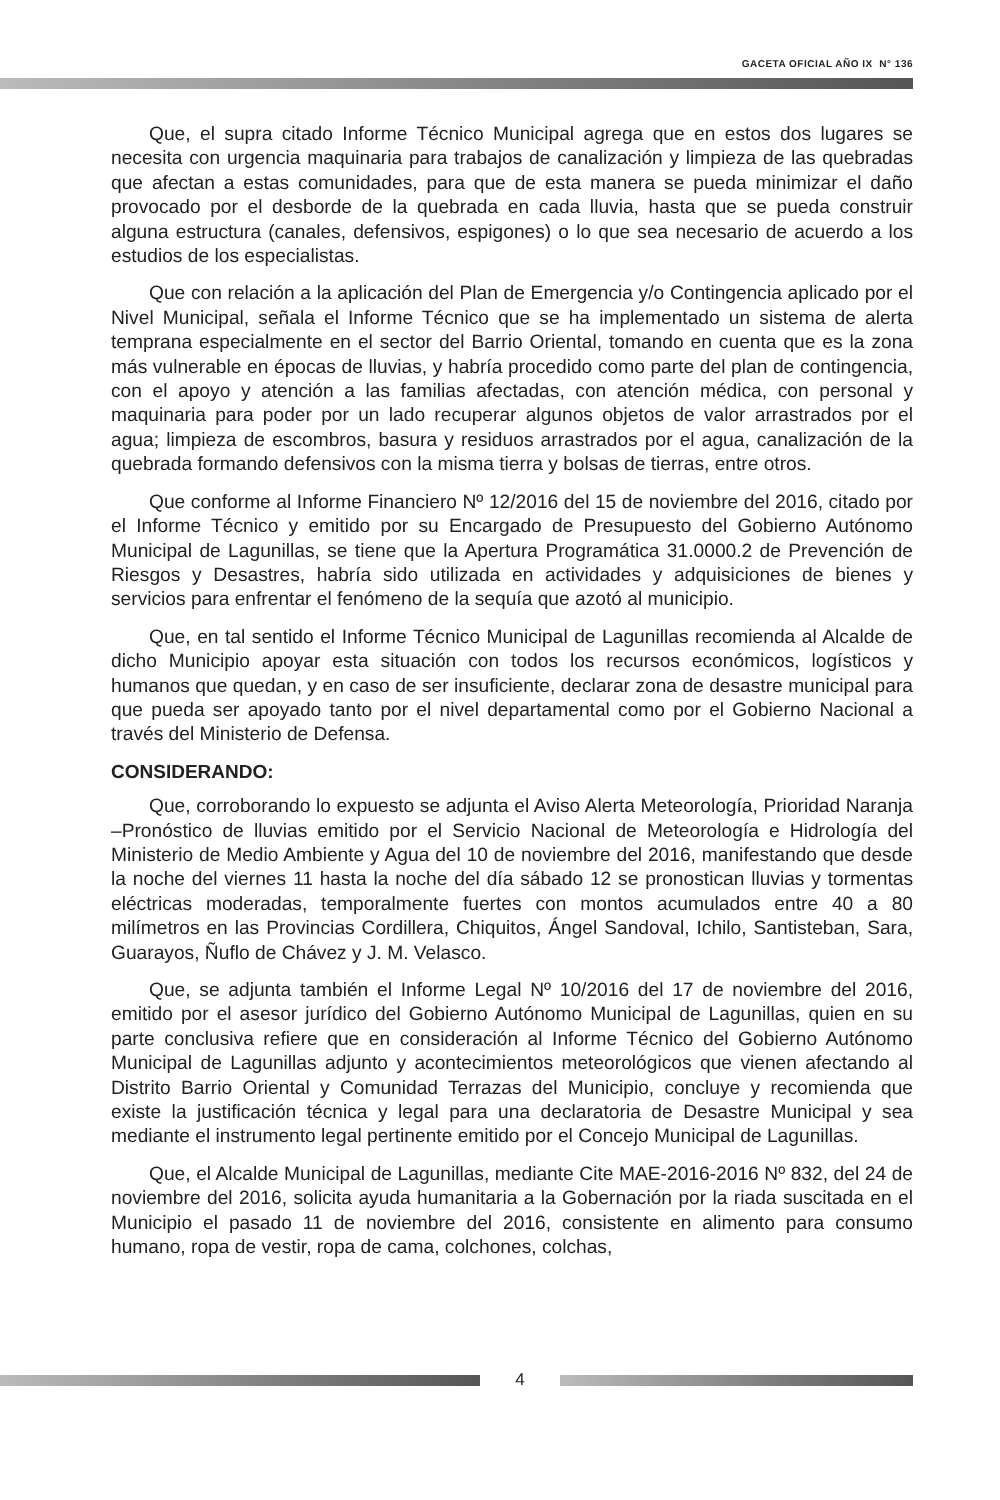GACETA OFICIAL AÑO IX N° 136
Que, el supra citado Informe Técnico Municipal agrega que en estos dos lugares se necesita con urgencia maquinaria para trabajos de canalización y limpieza de las quebradas que afectan a estas comunidades, para que de esta manera se pueda minimizar el daño provocado por el desborde de la quebrada en cada lluvia, hasta que se pueda construir alguna estructura (canales, defensivos, espigones) o lo que sea necesario de acuerdo a los estudios de los especialistas.
Que con relación a la aplicación del Plan de Emergencia y/o Contingencia aplicado por el Nivel Municipal, señala el Informe Técnico que se ha implementado un sistema de alerta temprana especialmente en el sector del Barrio Oriental, tomando en cuenta que es la zona más vulnerable en épocas de lluvias, y habría procedido como parte del plan de contingencia, con el apoyo y atención a las familias afectadas, con atención médica, con personal y maquinaria para poder por un lado recuperar algunos objetos de valor arrastrados por el agua; limpieza de escombros, basura y residuos arrastrados por el agua, canalización de la quebrada formando defensivos con la misma tierra y bolsas de tierras, entre otros.
Que conforme al Informe Financiero Nº 12/2016 del 15 de noviembre del 2016, citado por el Informe Técnico y emitido por su Encargado de Presupuesto del Gobierno Autónomo Municipal de Lagunillas, se tiene que la Apertura Programática 31.0000.2 de Prevención de Riesgos y Desastres, habría sido utilizada en actividades y adquisiciones de bienes y servicios para enfrentar el fenómeno de la sequía que azotó al municipio.
Que, en tal sentido el Informe Técnico Municipal de Lagunillas recomienda al Alcalde de dicho Municipio apoyar esta situación con todos los recursos económicos, logísticos y humanos que quedan, y en caso de ser insuficiente, declarar zona de desastre municipal para que pueda ser apoyado tanto por el nivel departamental como por el Gobierno Nacional a través del Ministerio de Defensa.
CONSIDERANDO:
Que, corroborando lo expuesto se adjunta el Aviso Alerta Meteorología, Prioridad Naranja –Pronóstico de lluvias emitido por el Servicio Nacional de Meteorología e Hidrología del Ministerio de Medio Ambiente y Agua del 10 de noviembre del 2016, manifestando que desde la noche del viernes 11 hasta la noche del día sábado 12 se pronostican lluvias y tormentas eléctricas moderadas, temporalmente fuertes con montos acumulados entre 40 a 80 milímetros en las Provincias Cordillera, Chiquitos, Ángel Sandoval, Ichilo, Santisteban, Sara, Guarayos, Ñuflo de Chávez y J. M. Velasco.
Que, se adjunta también el Informe Legal Nº 10/2016 del 17 de noviembre del 2016, emitido por el asesor jurídico del Gobierno Autónomo Municipal de Lagunillas, quien en su parte conclusiva refiere que en consideración al Informe Técnico del Gobierno Autónomo Municipal de Lagunillas adjunto y acontecimientos meteorológicos que vienen afectando al Distrito Barrio Oriental y Comunidad Terrazas del Municipio, concluye y recomienda que existe la justificación técnica y legal para una declaratoria de Desastre Municipal y sea mediante el instrumento legal pertinente emitido por el Concejo Municipal de Lagunillas.
Que, el Alcalde Municipal de Lagunillas, mediante Cite MAE-2016-2016 Nº 832, del 24 de noviembre del 2016, solicita ayuda humanitaria a la Gobernación por la riada suscitada en el Municipio el pasado 11 de noviembre del 2016, consistente en alimento para consumo humano, ropa de vestir, ropa de cama, colchones, colchas,
4